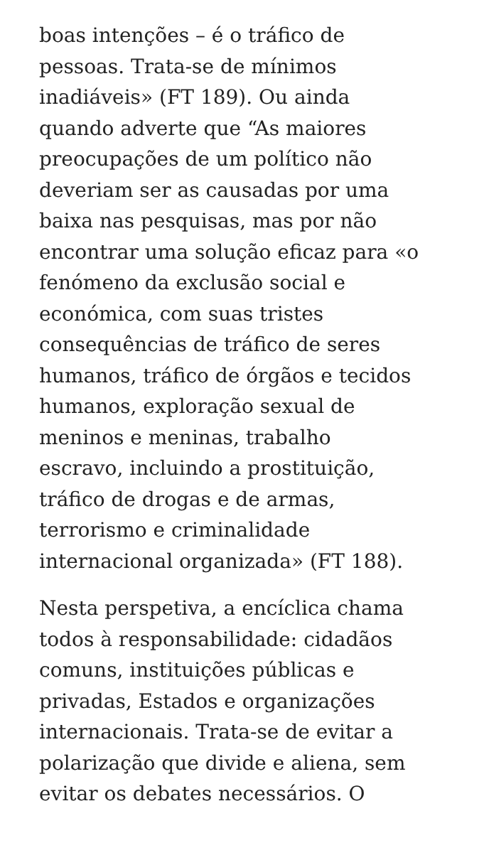boas intenções – é o tráfico de
pessoas. Trata-se de mínimos
inadiáveis» (FT 189). Ou ainda
quando adverte que “As maiores
preocupações de um político não
deveriam ser as causadas por uma
baixa nas pesquisas, mas por não
encontrar uma solução eficaz para «o
fenómeno da exclusão social e
económica, com suas tristes
consequências de tráfico de seres
humanos, tráfico de órgãos e tecidos
humanos, exploração sexual de
meninos e meninas, trabalho
escravo, incluindo a prostituição,
tráfico de drogas e de armas,
terrorismo e criminalidade
internacional organizada» (FT 188).
Nesta perspetiva, a encíclica chama
todos à responsabilidade: cidadãos
comuns, instituições públicas e
privadas, Estados e organizações
internacionais. Trata-se de evitar a
polarização que divide e aliena, sem
evitar os debates necessários. O